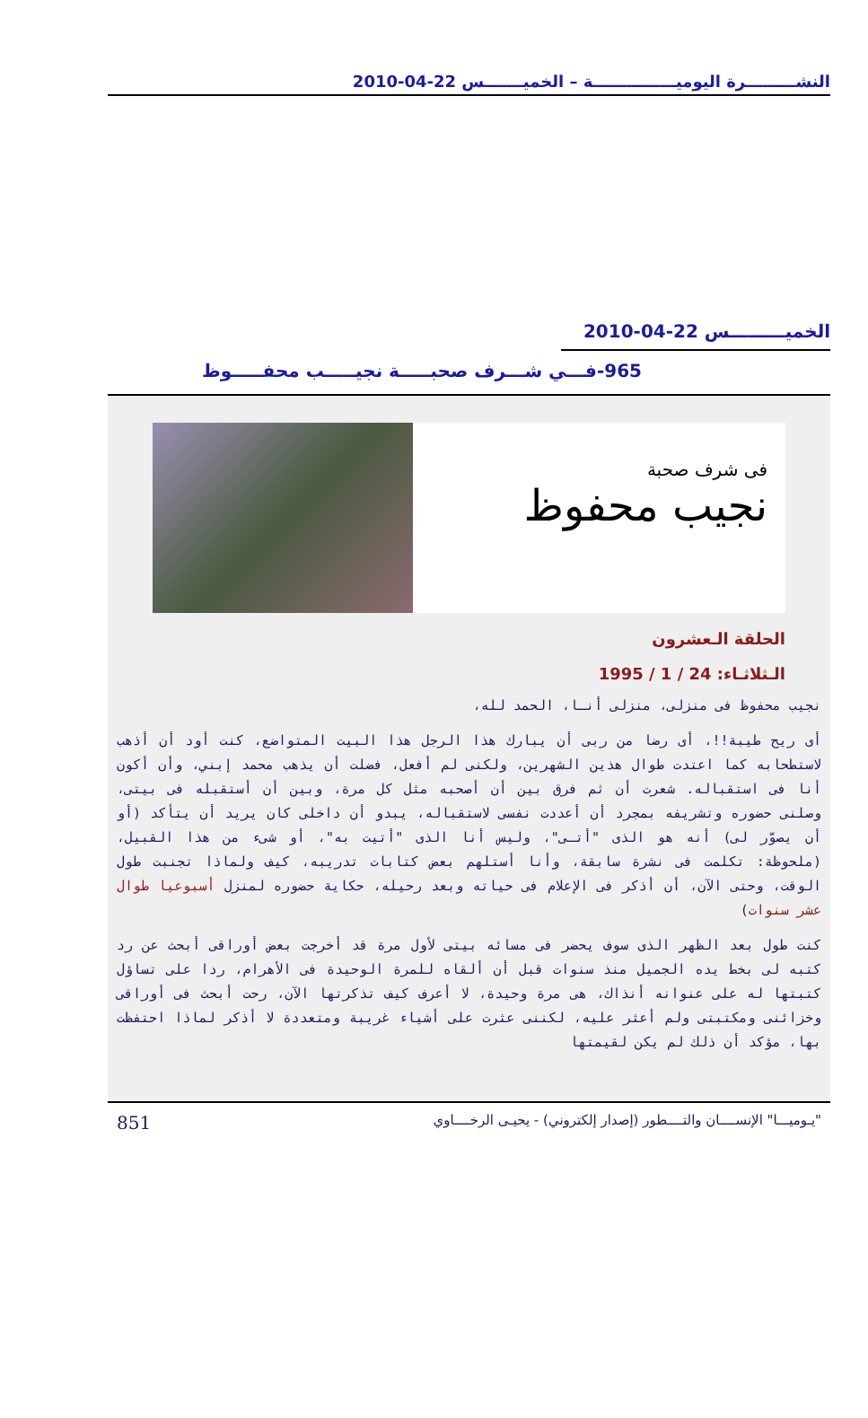النشـــــــــرة اليوميـــــــــــــــة – الخميـــــــس 22-04-2010
الخميـــــــــس 22-04-2010
965-فـــي شـــرف صحبـــــة نجيـــــب محفـــــوظ
فى شرف صحبة
نجيب محفوظ
الحلقة الـعشرون
الـثلاثـاء: 24 / 1 / 1995
نجيب محفوظ فى منزلى، منزلى أنـا، الحمد لله،
أى ريح طيبة!!، أى رضا من ربى أن يبارك هذا الرجل هذا البيت المتواضع، كنت أود أن أذهب لاستطحابه كما اعتدت طوال هذين الشهرين، ولكنى لم أفعل، فضلت أن يذهب محمد إبني، وأن أكون أنا فى استقباله. شعرت أن ثم فرق بين أن أصحبه مثل كل مرة، وبين أن أستقبله فى بيتى، وصلنى حضوره وتشريفه بمجرد أن أعددت نفسى لاستقباله، يبدو أن داخلى كان يريد أن يتأكد (أو أن يصوّر لى) أنه هو الذى "أتـى"، وليس أنا الذى "أتيت به"، أو شىء من هذا القبيل، (ملحوظة: تكلمت فى نشرة سابقة، وأنا أستلهم بعض كتابات تدريبه، كيف ولماذا تجنبت طول الوقت، وحتى الآن، أن أذكر فى الإعلام فى حياته وبعد رحيله، حكاية حضوره لمنزل أسبوعيا طوال عشر سنوات)
كنت طول بعد الظهر الذى سوف يحضر فى مسائه بيتى لأول مرة قد أخرجت بعض أوراقى أبحث عن رد كتبه لى بخط يده الجميل منذ سنوات قبل أن ألقاه للمرة الوحيدة فى الأهرام، ردا على تساؤل كتبتها له على عنوانه أنذاك، هى مرة وحيدة، لا أعرف كيف تذكرتها الآن، رحت أبحث فى أوراقى وخزائنى ومكتبتى ولم أعثر عليه، لكننى عثرت على أشياء غريبة ومتعددة لا أذكر لماذا احتفظت بها، مؤكد أن ذلك لم يكن لقيمتها
"يـوميـــا" الإنســــان والتــــطور (إصدار إلكتروني) - يحيـى الرخــــاوي 851